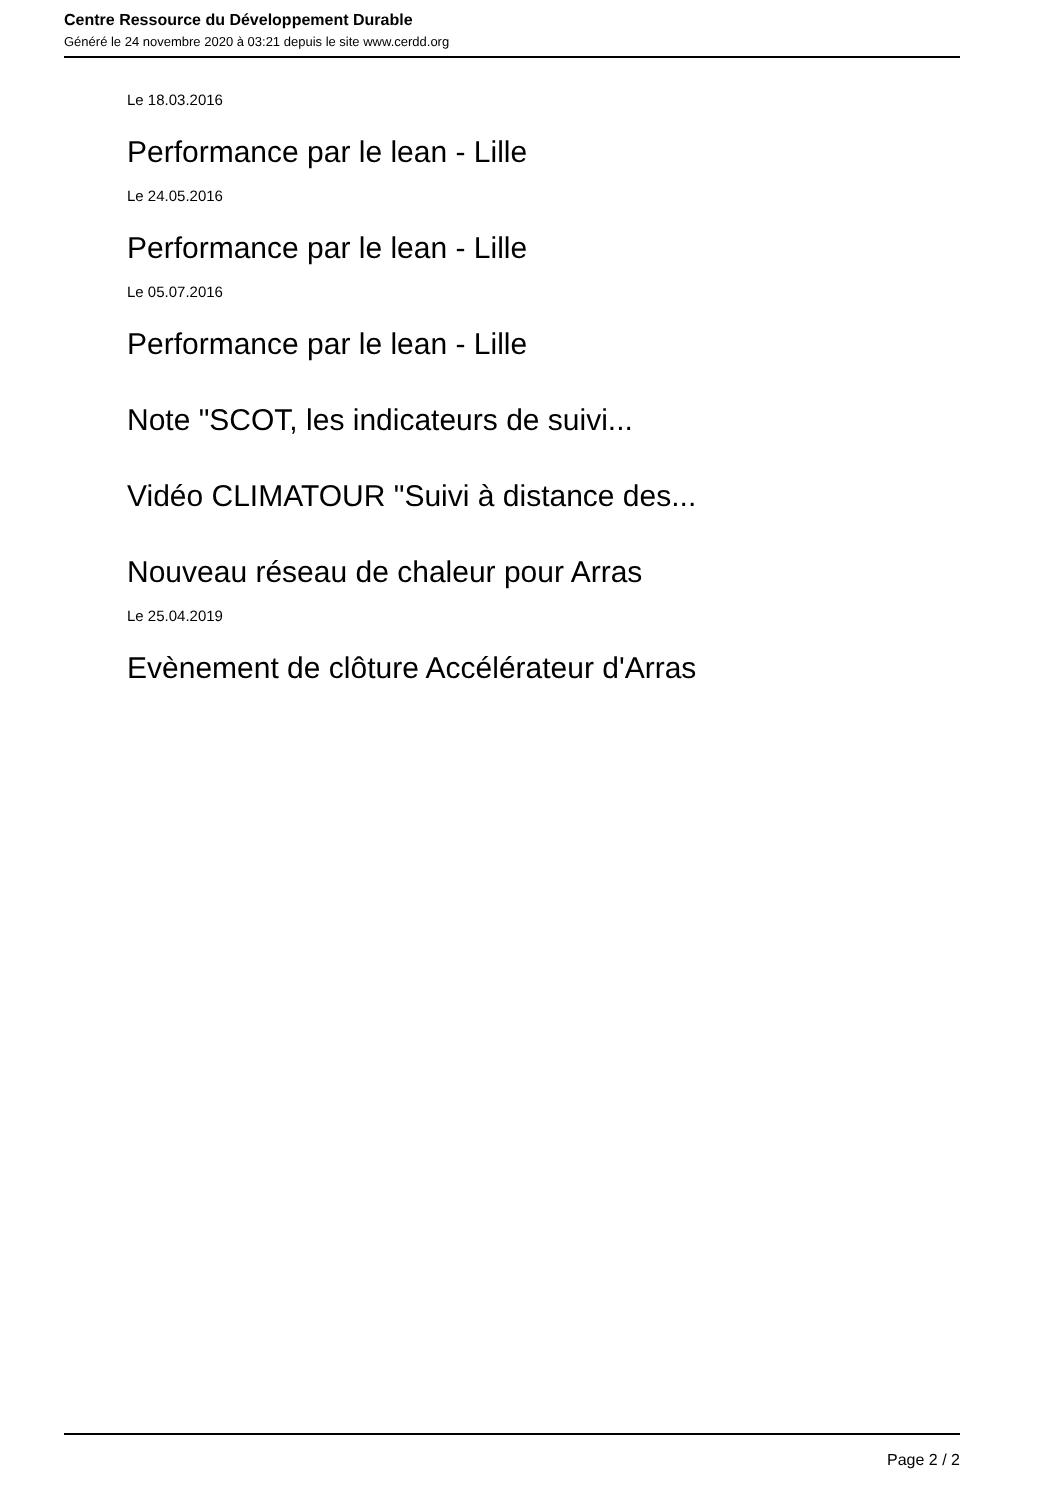Centre Ressource du Développement Durable
Généré le 24 novembre 2020 à 03:21 depuis le site www.cerdd.org
Le 18.03.2016
Performance par le lean - Lille
Le 24.05.2016
Performance par le lean - Lille
Le 05.07.2016
Performance par le lean - Lille
Note "SCOT, les indicateurs de suivi...
Vidéo CLIMATOUR "Suivi à distance des...
Nouveau réseau de chaleur pour Arras
Le 25.04.2019
Evènement de clôture Accélérateur d'Arras
Page 2 / 2